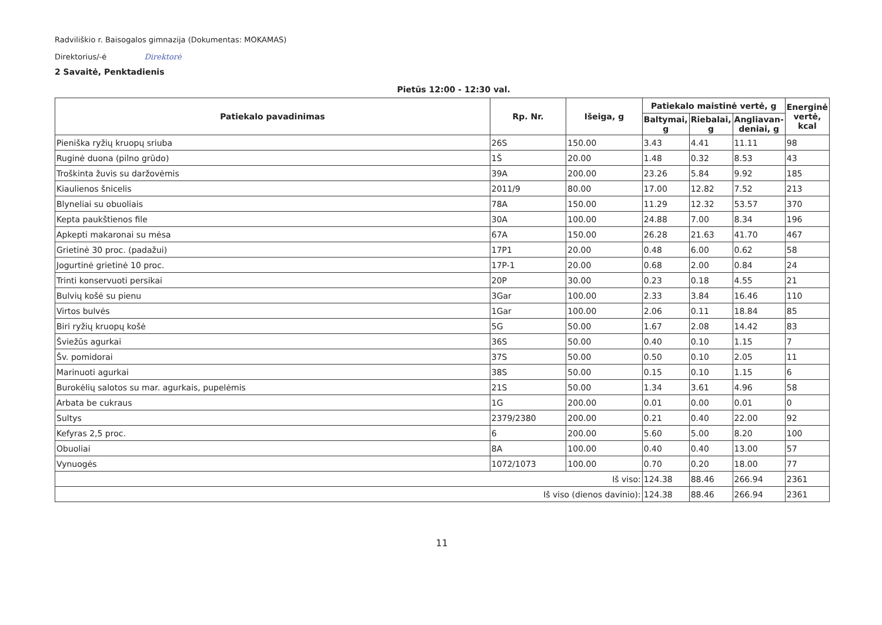Radviliškio r. Baisogalos gimnazija (Dokumentas: MOKAMAS)
Direktorius/-ė Direktorė
2 Savaitė, Penktadienis
Pietūs 12:00 - 12:30 val.
| Patiekalo pavadinimas | Rp. Nr. | Išeiga, g | Patiekalo maistinė vertė, g | | | Energinė vertė, kcal |
| --- | --- | --- | --- | --- | --- | --- |
| | | | Baltymai, g | Riebalai, g | Angliavan­deniai, g | |
| Pieniška ryžių kruopų sriuba | 26S | 150.00 | 3.43 | 4.41 | 11.11 | 98 |
| Ruginė duona (pilno grūdo) | 1Š | 20.00 | 1.48 | 0.32 | 8.53 | 43 |
| Troškinta žuvis su daržovėmis | 39A | 200.00 | 23.26 | 5.84 | 9.92 | 185 |
| Kiaulienos šnicelis | 2011/9 | 80.00 | 17.00 | 12.82 | 7.52 | 213 |
| Blyneliai su obuoliais | 78A | 150.00 | 11.29 | 12.32 | 53.57 | 370 |
| Kepta paukštienos file | 30A | 100.00 | 24.88 | 7.00 | 8.34 | 196 |
| Apkepti makaronai su mėsa | 67A | 150.00 | 26.28 | 21.63 | 41.70 | 467 |
| Grietinė 30 proc. (padažui) | 17P1 | 20.00 | 0.48 | 6.00 | 0.62 | 58 |
| Jogurtinė grietinė 10 proc. | 17P-1 | 20.00 | 0.68 | 2.00 | 0.84 | 24 |
| Trinti konservuoti persikai | 20P | 30.00 | 0.23 | 0.18 | 4.55 | 21 |
| Bulvių košė su pienu | 3Gar | 100.00 | 2.33 | 3.84 | 16.46 | 110 |
| Virtos bulvės | 1Gar | 100.00 | 2.06 | 0.11 | 18.84 | 85 |
| Biri ryžių kruopų košė | 5G | 50.00 | 1.67 | 2.08 | 14.42 | 83 |
| Šviežūs agurkai | 36S | 50.00 | 0.40 | 0.10 | 1.15 | 7 |
| Šv. pomidorai | 37S | 50.00 | 0.50 | 0.10 | 2.05 | 11 |
| Marinuoti agurkai | 38S | 50.00 | 0.15 | 0.10 | 1.15 | 6 |
| Burokėlių salotos su mar. agurkais, pupelėmis | 21S | 50.00 | 1.34 | 3.61 | 4.96 | 58 |
| Arbata be cukraus | 1G | 200.00 | 0.01 | 0.00 | 0.01 | 0 |
| Sultys | 2379/2380 | 200.00 | 0.21 | 0.40 | 22.00 | 92 |
| Kefyras 2,5 proc. | 6 | 200.00 | 5.60 | 5.00 | 8.20 | 100 |
| Obuoliai | 8A | 100.00 | 0.40 | 0.40 | 13.00 | 57 |
| Vynuogės | 1072/1073 | 100.00 | 0.70 | 0.20 | 18.00 | 77 |
| Iš viso: | | | 124.38 | 88.46 | 266.94 | 2361 |
| Iš viso (dienos davinio): | | | 124.38 | 88.46 | 266.94 | 2361 |
11